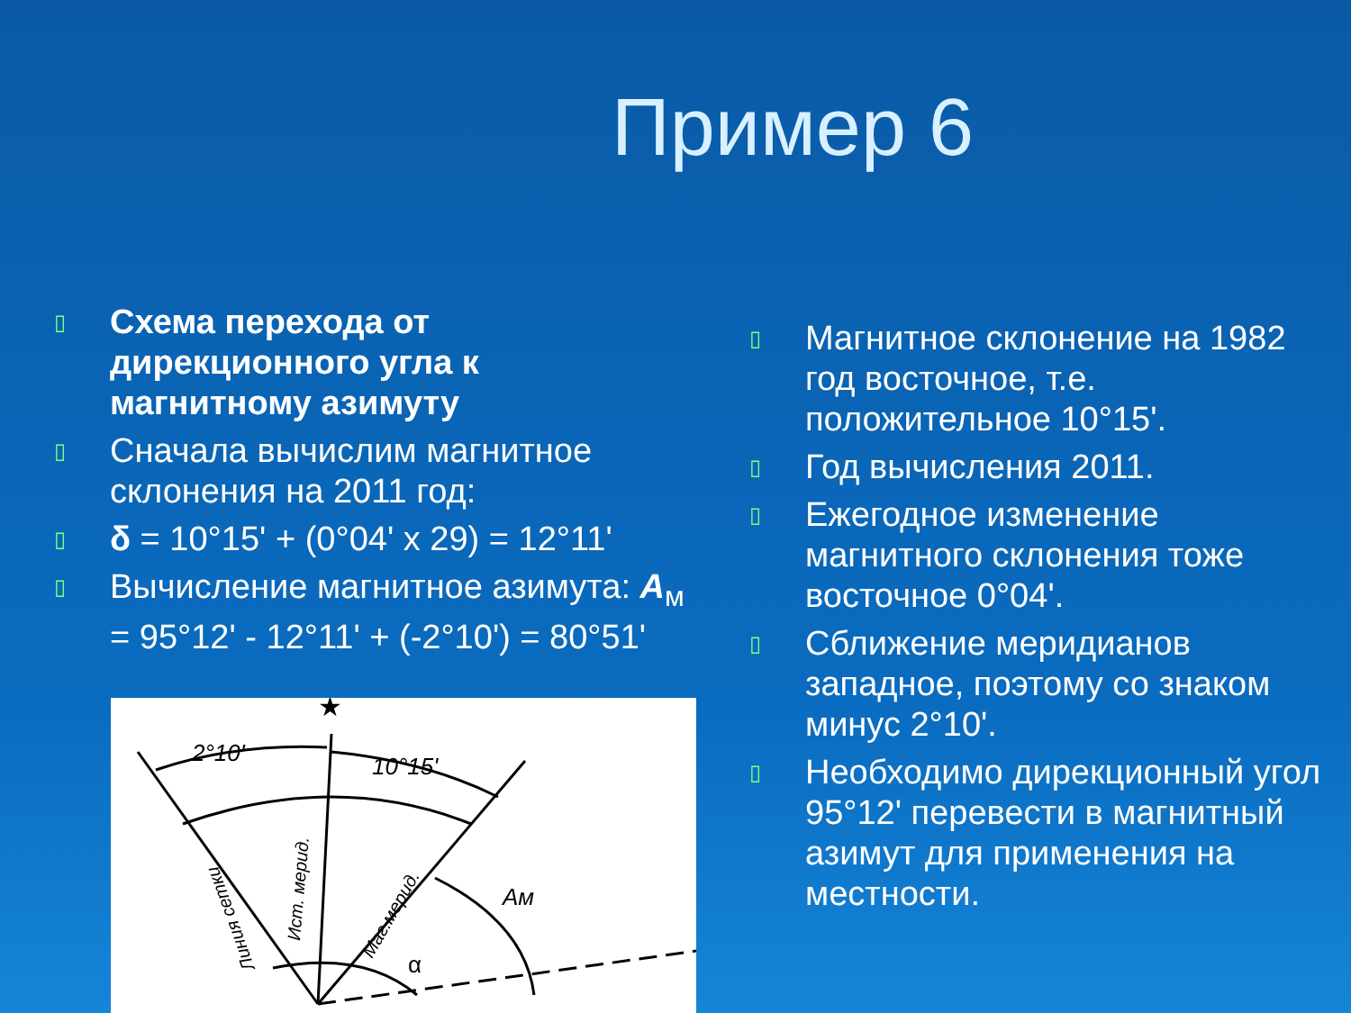Пример 6
▯ Схема перехода от дирекционного угла к магнитному азимуту
▯ Сначала вычислим магнитное склонения на 2011 год:
▯ δ = 10°15' + (0°04' x 29) = 12°11'
▯ Вычисление магнитное азимута: A<sub>м</sub> = 95°12' - 12°11' + (-2°10') = 80°51'
2°10'
10°15'
Aм
α
★
Ист. мерид.
Маг.мерид.
Линия сетки
▯ Магнитное склонение на 1982 год восточное, т.е. положительное 10°15'.
▯ Год вычисления 2011.
▯ Ежегодное изменение магнитного склонения тоже восточное 0°04'.
▯ Сближение меридианов западное, поэтому со знаком минус 2°10'.
▯ Необходимо дирекционный угол 95°12' перевести в магнитный азимут для применения на местности.